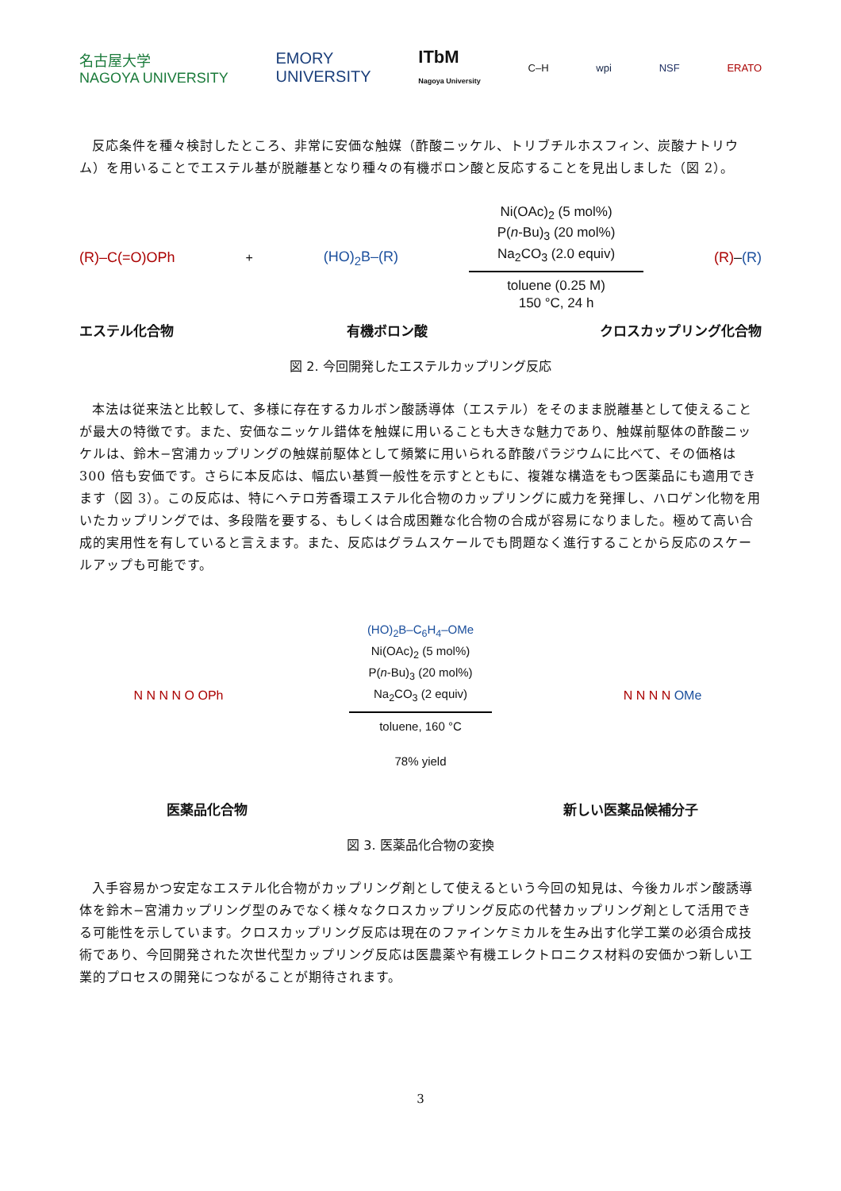名古屋大学
NAGOYA UNIVERSITY EMORY
UNIVERSITY ITbM
Nagoya University C–H wpi NSF ERATO
反応条件を種々検討したところ、非常に安価な触媒（酢酸ニッケル、トリブチルホスフィン、炭酸ナトリウム）を用いることでエステル基が脱離基となり種々の有機ボロン酸と反応することを見出しました（図 2）。
(R)–C(=O)OPh + (HO)<sub>2</sub>B–(R)
Ni(OAc)<sub>2</sub> (5 mol%)
P(n-Bu)<sub>3</sub> (20 mol%)
Na<sub>2</sub>CO<sub>3</sub> (2.0 equiv)
toluene (0.25 M)
150 °C, 24 h
(R)–(R)
エステル化合物 有機ボロン酸 クロスカップリング化合物
図 2. 今回開発したエステルカップリング反応
本法は従来法と比較して、多様に存在するカルボン酸誘導体（エステル）をそのまま脱離基として使えることが最大の特徴です。また、安価なニッケル錯体を触媒に用いることも大きな魅力であり、触媒前駆体の酢酸ニッケルは、鈴木−宮浦カップリングの触媒前駆体として頻繁に用いられる酢酸パラジウムに比べて、その価格は 300 倍も安価です。さらに本反応は、幅広い基質一般性を示すとともに、複雑な構造をもつ医薬品にも適用できます（図 3）。この反応は、特にヘテロ芳香環エステル化合物のカップリングに威力を発揮し、ハロゲン化物を用いたカップリングでは、多段階を要する、もしくは合成困難な化合物の合成が容易になりました。極めて高い合成的実用性を有していると言えます。また、反応はグラムスケールでも問題なく進行することから反応のスケールアップも可能です。
N N N N O OPh
(HO)<sub>2</sub>B–C<sub>6</sub>H<sub>4</sub>–OMe
Ni(OAc)<sub>2</sub> (5 mol%)
P(n-Bu)<sub>3</sub> (20 mol%)
Na<sub>2</sub>CO<sub>3</sub> (2 equiv)
toluene, 160 °C
78% yield
N N N N OMe
医薬品化合物 新しい医薬品候補分子
図 3. 医薬品化合物の変換
入手容易かつ安定なエステル化合物がカップリング剤として使えるという今回の知見は、今後カルボン酸誘導体を鈴木−宮浦カップリング型のみでなく様々なクロスカップリング反応の代替カップリング剤として活用できる可能性を示しています。クロスカップリング反応は現在のファインケミカルを生み出す化学工業の必須合成技術であり、今回開発された次世代型カップリング反応は医農薬や有機エレクトロニクス材料の安価かつ新しい工業的プロセスの開発につながることが期待されます。
3